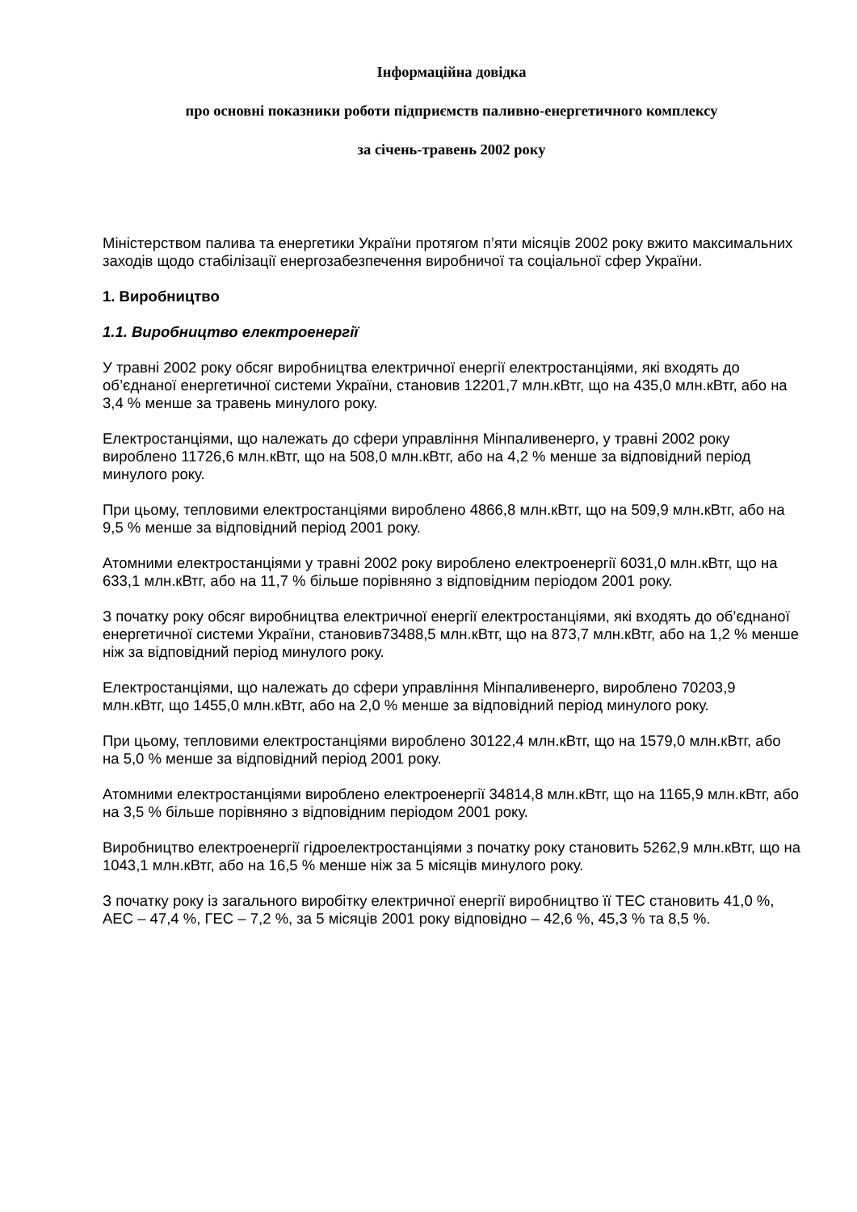Інформаційна довідка
про основні показники роботи підприємств паливно-енергетичного комплексу
за січень-травень 2002 року
Міністерством палива та енергетики України протягом п’яти місяців 2002 року вжито максимальних заходів щодо стабілізації енергозабезпечення виробничої та соціальної сфер України.
1. Виробництво
1.1. Виробництво електроенергії
У травні 2002 року обсяг виробництва електричної енергії електростанціями, які входять до об’єднаної енергетичної системи України, становив 12201,7 млн.кВтг, що на 435,0 млн.кВтг, або на 3,4 % менше за травень минулого року.
Електростанціями, що належать до сфери управління Мінпаливенерго, у травні 2002 року вироблено 11726,6 млн.кВтг, що на 508,0 млн.кВтг, або на 4,2 % менше за відповідний період минулого року.
При цьому, тепловими електростанціями вироблено 4866,8 млн.кВтг, що на 509,9 млн.кВтг, або на 9,5 % менше за відповідний період 2001 року.
Атомними електростанціями у травні 2002 року вироблено електроенергії 6031,0 млн.кВтг, що на 633,1 млн.кВтг, або на 11,7 % більше порівняно з відповідним періодом 2001 року.
З початку року обсяг виробництва електричної енергії електростанціями, які входять до об’єднаної енергетичної системи України, становив73488,5 млн.кВтг, що на 873,7 млн.кВтг, або на 1,2 % менше ніж за відповідний період минулого року.
Електростанціями, що належать до сфери управління Мінпаливенерго, вироблено 70203,9 млн.кВтг, що 1455,0 млн.кВтг, або на 2,0 % менше за відповідний період минулого року.
При цьому, тепловими електростанціями вироблено 30122,4 млн.кВтг, що на 1579,0 млн.кВтг, або на 5,0 % менше за відповідний період 2001 року.
Атомними електростанціями вироблено електроенергії 34814,8 млн.кВтг, що на 1165,9 млн.кВтг, або на 3,5 % більше порівняно з відповідним періодом 2001 року.
Виробництво електроенергії гідроелектростанціями з початку року становить 5262,9 млн.кВтг, що на 1043,1 млн.кВтг, або на 16,5 % менше ніж за 5 місяців минулого року.
З початку року із загального виробітку електричної енергії виробництво її ТЕС становить 41,0 %, АЕС – 47,4 %, ГЕС – 7,2 %, за 5 місяців 2001 року відповідно – 42,6 %, 45,3 % та 8,5 %.